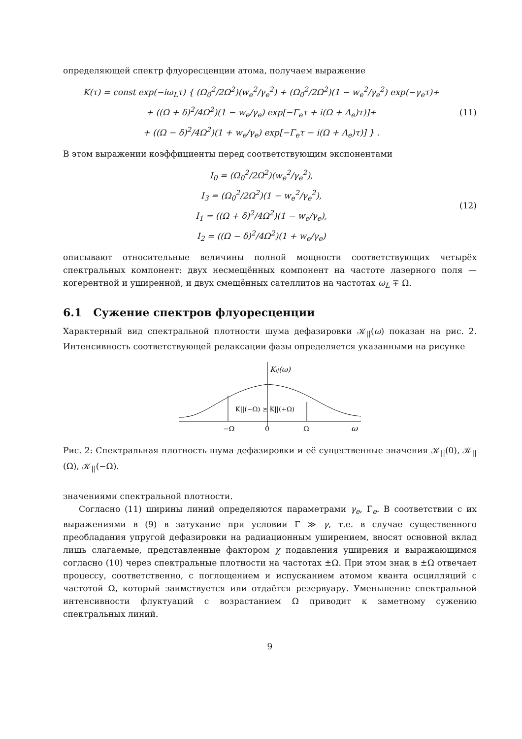определяющей спектр флуоресценции атома, получаем выражение
K(τ) = const exp(−iω<sub>L</sub>τ) { (Ω<sub>0</sub><sup>2</sup>/2Ω<sup>2</sup>)(w<sub>e</sub><sup>2</sup>/γ<sub>e</sub><sup>2</sup>) + (Ω<sub>0</sub><sup>2</sup>/2Ω<sup>2</sup>)(1 − w<sub>e</sub><sup>2</sup>/γ<sub>e</sub><sup>2</sup>) exp(−γ<sub>e</sub>τ)+
+ ((Ω + δ)<sup>2</sup>/4Ω<sup>2</sup>)(1 − w<sub>e</sub>/γ<sub>e</sub>) exp[−Γ<sub>e</sub>τ + i(Ω + Λ<sub>e</sub>)τ)]+
+ ((Ω − δ)<sup>2</sup>/4Ω<sup>2</sup>)(1 + w<sub>e</sub>/γ<sub>e</sub>) exp[−Γ<sub>e</sub>τ − i(Ω + Λ<sub>e</sub>)τ)] } .
(11)
В этом выражении коэффициенты перед соответствующим экспонентами
I<sub>0</sub> = (Ω<sub>0</sub><sup>2</sup>/2Ω<sup>2</sup>)(w<sub>e</sub><sup>2</sup>/γ<sub>e</sub><sup>2</sup>),
I<sub>3</sub> = (Ω<sub>0</sub><sup>2</sup>/2Ω<sup>2</sup>)(1 − w<sub>e</sub><sup>2</sup>/γ<sub>e</sub><sup>2</sup>),
I<sub>1</sub> = ((Ω + δ)<sup>2</sup>/4Ω<sup>2</sup>)(1 − w<sub>e</sub>/γ<sub>e</sub>),
I<sub>2</sub> = ((Ω − δ)<sup>2</sup>/4Ω<sup>2</sup>)(1 + w<sub>e</sub>/γ<sub>e</sub>)
(12)
описывают относительные величины полной мощности соответствующих четырёх спектральных компонент: двух несмещённых компонент на частоте лазерного поля — когерентной и уширенной, и двух смещённых сателлитов на частотах ω<sub>L</sub> ∓ Ω.
6.1 Сужение спектров флуоресценции
Характерный вид спектральной плотности шума дефазировки 𝒦<sub>||</sub>(ω) показан на рис. 2. Интенсивность соответствующей релаксации фазы определяется указанными на рисунке
K||(ω)
K||(−Ω) ≥ K||(+Ω)
−Ω
0
Ω
ω
Рис. 2: Спектральная плотность шума дефазировки и её существенные значения 𝒦<sub>||</sub>(0), 𝒦<sub>||</sub>(Ω), 𝒦<sub>||</sub>(−Ω).
значениями спектральной плотности.
Согласно (11) ширины линий определяются параметрами γ<sub>e</sub>, Γ<sub>e</sub>. В соответствии с их выражениями в (9) в затухание при условии Γ ≫ γ, т.е. в случае существенного преобладания упругой дефазировки на радиационным уширением, вносят основной вклад лишь слагаемые, представленные фактором χ подавления уширения и выражающимся согласно (10) через спектральные плотности на частотах ±Ω. При этом знак в ±Ω отвечает процессу, соответственно, с поглощением и испусканием атомом кванта осцилляций с частотой Ω, который заимствуется или отдаётся резервуару. Уменьшение спектральной интенсивности флуктуаций с возрастанием Ω приводит к заметному сужению спектральных линий.
9